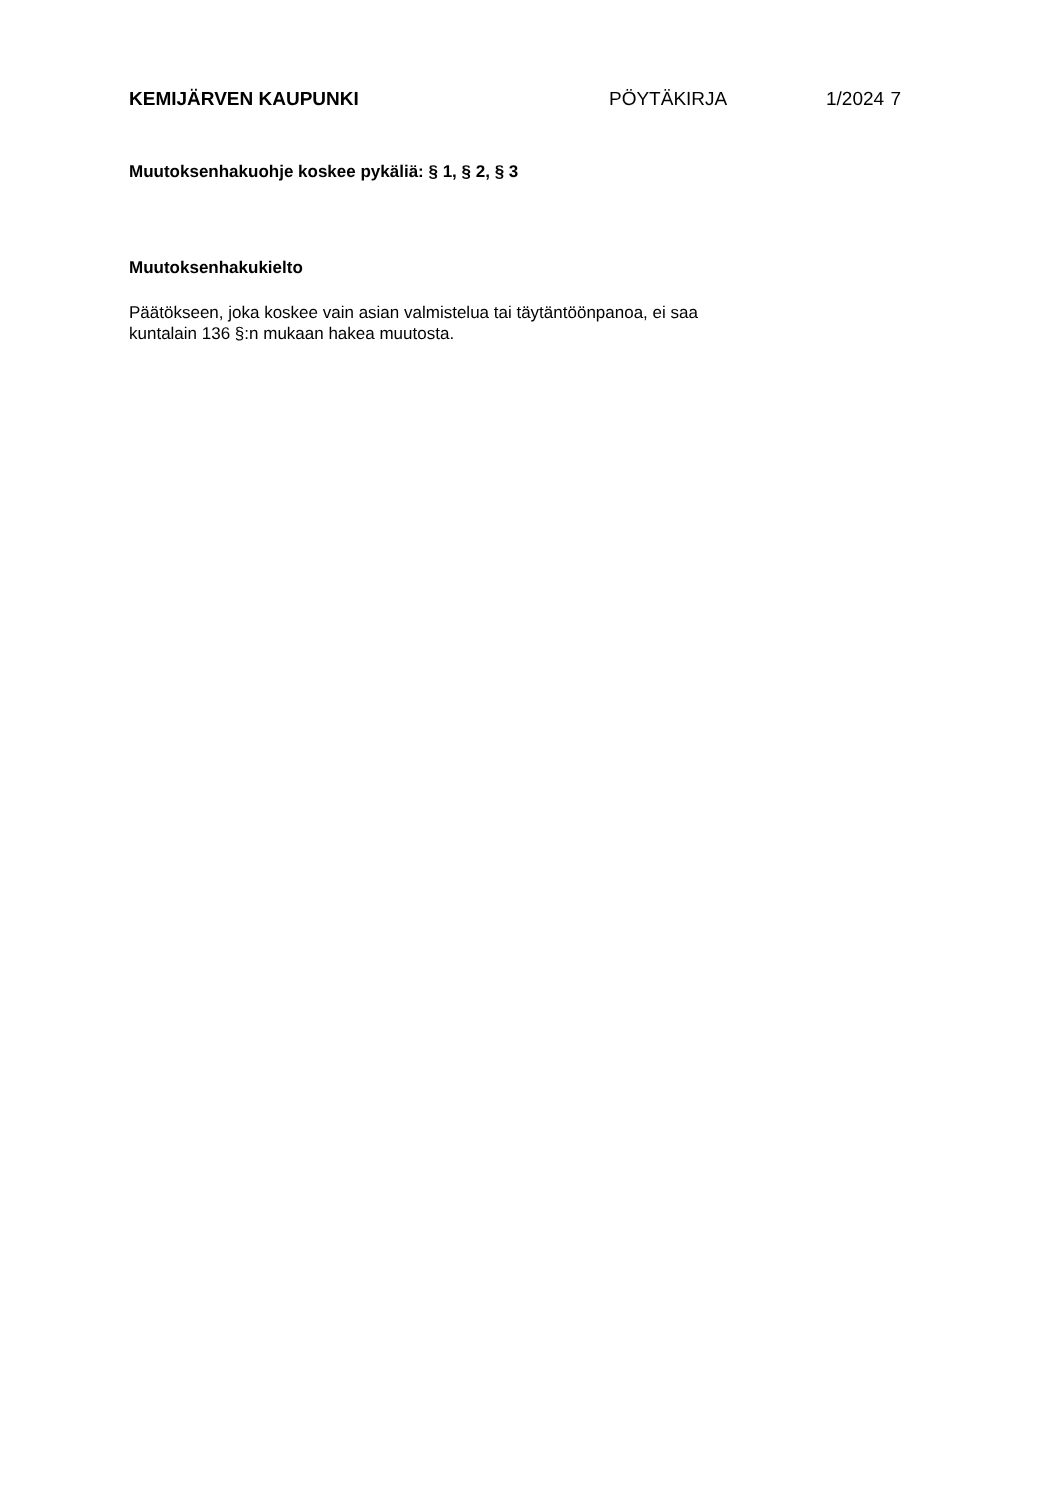KEMIJÄRVEN KAUPUNKI PÖYTÄKIRJA 1/2024 7
Muutoksenhakuohje koskee pykäliä: § 1, § 2, § 3
Muutoksenhakukielto
Päätökseen, joka koskee vain asian valmistelua tai täytäntöönpanoa, ei saa
kuntalain 136 §:n mukaan hakea muutosta.